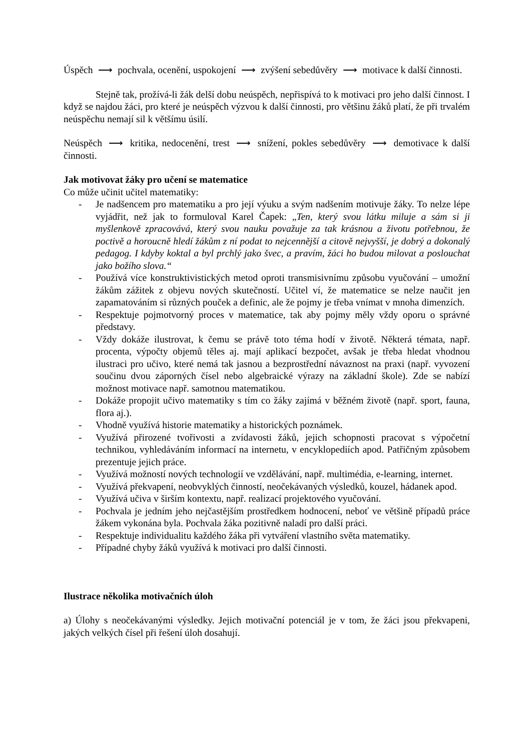Úspěch ⟶ pochvala, ocenění, uspokojení ⟶ zvýšení sebedůvěry ⟶ motivace k další činnosti.
Stejně tak, prožívá-li žák delší dobu neúspěch, nepřispívá to k motivaci pro jeho další činnost. I když se najdou žáci, pro které je neúspěch výzvou k další činnosti, pro většinu žáků platí, že při trvalém neúspěchu nemají sil k většímu úsilí.
Neúspěch ⟶ kritika, nedocenění, trest ⟶ snížení, pokles sebedůvěry ⟶ demotivace k další činnosti.
Jak motivovat žáky pro učení se matematice
Co může učinit učitel matematiky:
- Je nadšencem pro matematiku a pro její výuku a svým nadšením motivuje žáky. To nelze lépe vyjádřit, než jak to formuloval Karel Čapek: „Ten, který svou látku miluje a sám si ji myšlenkově zpracovává, který svou nauku považuje za tak krásnou a životu potřebnou, že poctivě a horoucně hledí žákům z ní podat to nejcennější a citově nejvyšší, je dobrý a dokonalý pedagog. I kdyby koktal a byl prchlý jako švec, a pravím, žáci ho budou milovat a poslouchat jako božího slova.“
- Používá více konstruktivistických metod oproti transmisivnímu způsobu vyučování – umožní žákům zážitek z objevu nových skutečností. Učitel ví, že matematice se nelze naučit jen zapamatováním si různých pouček a definic, ale že pojmy je třeba vnímat v mnoha dimenzích.
- Respektuje pojmotvorný proces v matematice, tak aby pojmy měly vždy oporu o správné představy.
- Vždy dokáže ilustrovat, k čemu se právě toto téma hodí v životě. Některá témata, např. procenta, výpočty objemů těles aj. mají aplikací bezpočet, avšak je třeba hledat vhodnou ilustraci pro učivo, které nemá tak jasnou a bezprostřední návaznost na praxi (např. vyvození součinu dvou záporných čísel nebo algebraické výrazy na základní škole). Zde se nabízí možnost motivace např. samotnou matematikou.
- Dokáže propojit učivo matematiky s tím co žáky zajímá v běžném životě (např. sport, fauna, flora aj.).
- Vhodně využívá historie matematiky a historických poznámek.
- Využívá přirozené tvořivosti a zvídavosti žáků, jejich schopnosti pracovat s výpočetní technikou, vyhledáváním informací na internetu, v encyklopediích apod. Patřičným způsobem prezentuje jejich práce.
- Využívá možností nových technologií ve vzdělávání, např. multimédia, e-learning, internet.
- Využívá překvapení, neobvyklých činností, neočekávaných výsledků, kouzel, hádanek apod.
- Využívá učiva v širším kontextu, např. realizací projektového vyučování.
- Pochvala je jedním jeho nejčastějším prostředkem hodnocení, neboť ve většině případů práce žákem vykonána byla. Pochvala žáka pozitivně naladí pro další práci.
- Respektuje individualitu každého žáka při vytváření vlastního světa matematiky.
- Případné chyby žáků využívá k motivaci pro další činnosti.
Ilustrace několika motivačních úloh
a) Úlohy s neočekávanými výsledky. Jejich motivační potenciál je v tom, že žáci jsou překvapeni, jakých velkých čísel při řešení úloh dosahují.